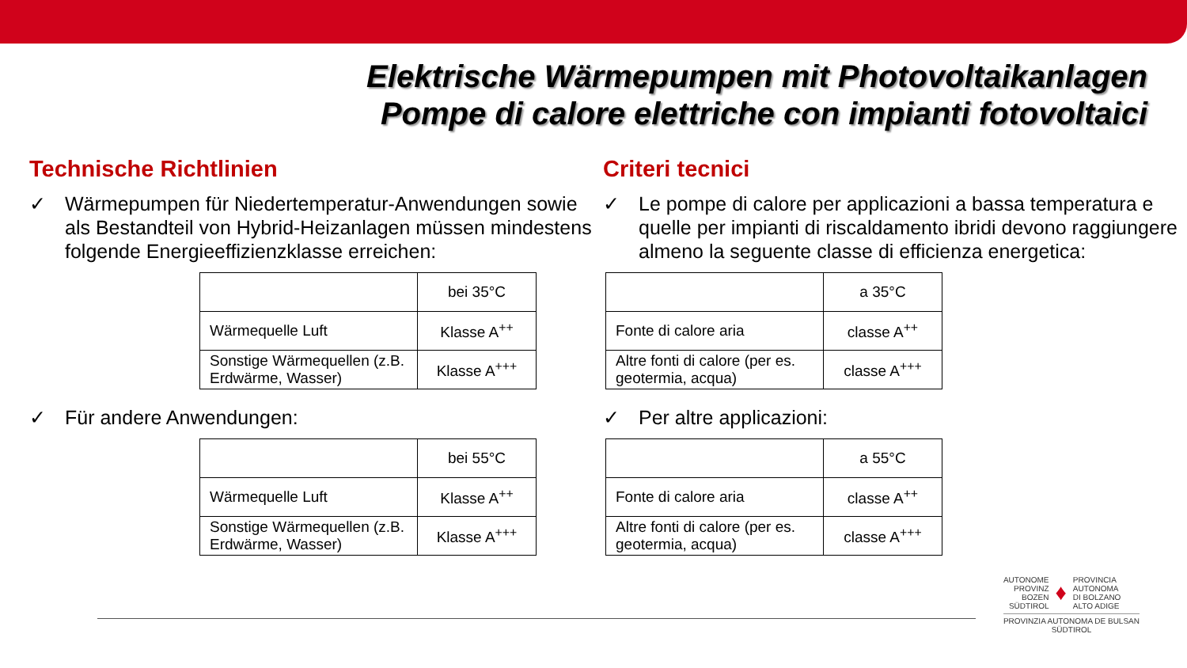Elektrische Wärmepumpen mit Photovoltaikanlagen
Pompe di calore elettriche con impianti fotovoltaici
Technische Richtlinien
✓ Wärmepumpen für Niedertemperatur-Anwendungen sowie als Bestandteil von Hybrid-Heizanlagen müssen mindestens folgende Energieeffizienzklasse erreichen:
| | bei 35°C |
| Wärmequelle Luft | Klasse A<sup>++</sup> |
| Sonstige Wärmequellen (z.B. Erdwärme, Wasser) | Klasse A<sup>+++</sup> |
✓ Für andere Anwendungen:
| | bei 55°C |
| Wärmequelle Luft | Klasse A<sup>++</sup> |
| Sonstige Wärmequellen (z.B. Erdwärme, Wasser) | Klasse A<sup>+++</sup> |
Criteri tecnici
✓ Le pompe di calore per applicazioni a bassa temperatura e quelle per impianti di riscaldamento ibridi devono raggiungere almeno la seguente classe di efficienza energetica:
| | a 35°C |
| Fonte di calore aria | classe A<sup>++</sup> |
| Altre fonti di calore (per es. geotermia, acqua) | classe A<sup>+++</sup> |
✓ Per altre applicazioni:
| | a 55°C |
| Fonte di calore aria | classe A<sup>++</sup> |
| Altre fonti di calore (per es. geotermia, acqua) | classe A<sup>+++</sup> |
AUTONOME
PROVINZ
BOZEN
SÜDTIROL ♦ PROVINCIA
AUTONOMA
DI BOLZANO
ALTO ADIGE
PROVINZIA AUTONOMA DE BULSAN
SÜDTIROL